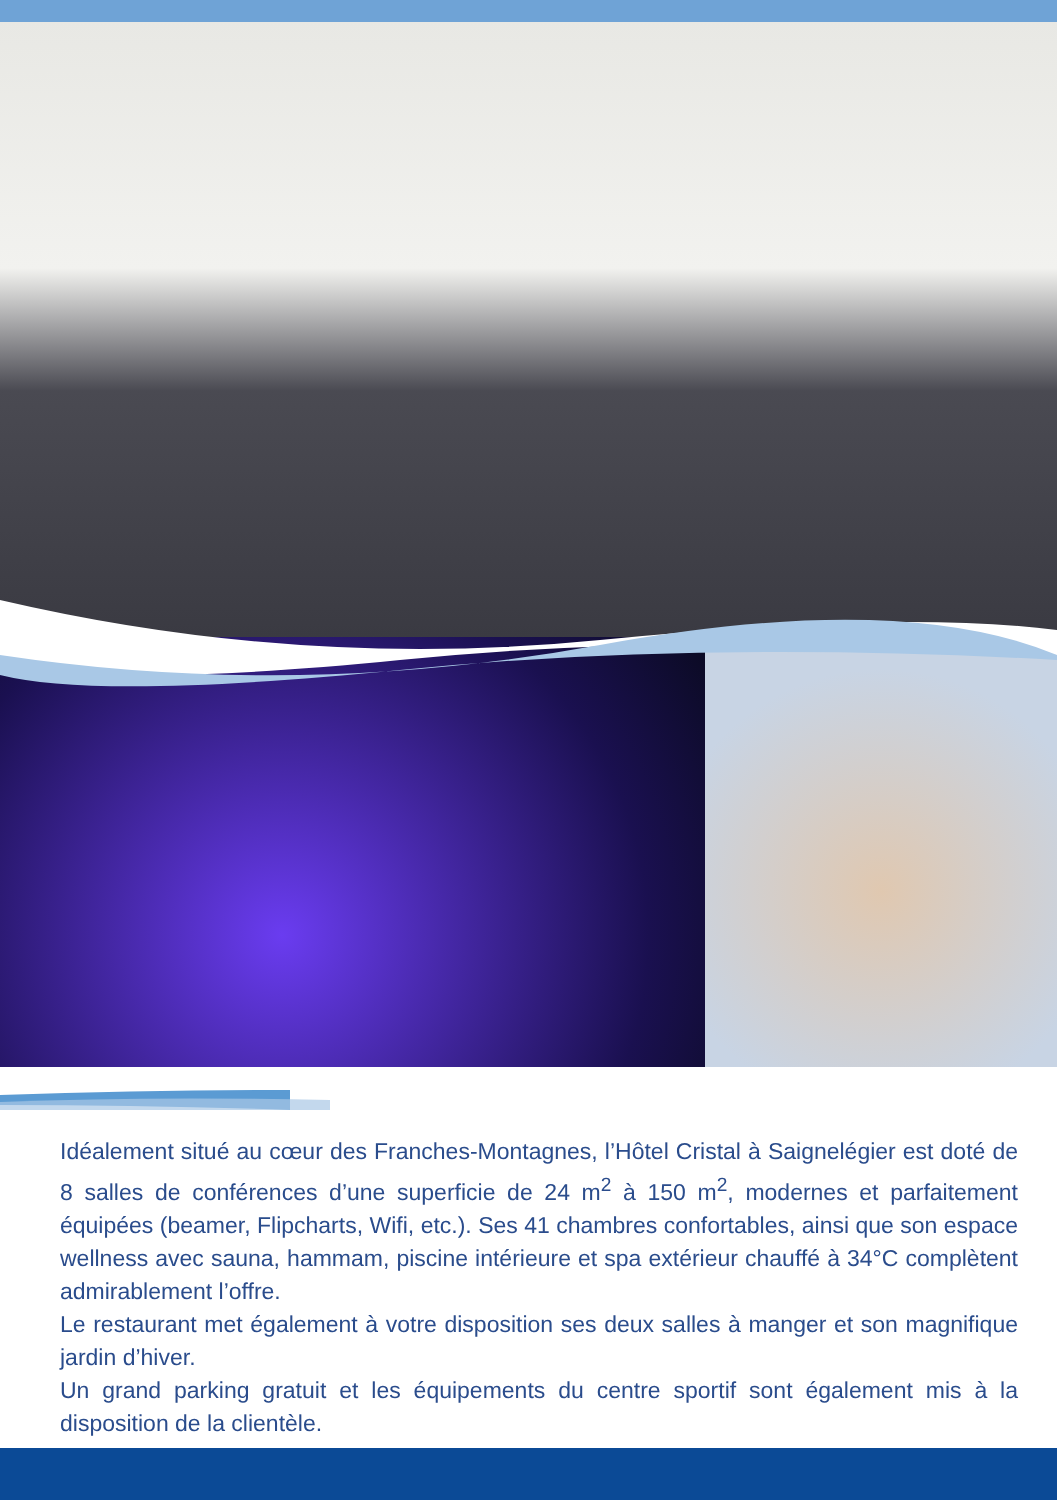Idéalement situé au cœur des Franches-Montagnes, l’Hôtel Cristal à Saignelégier est doté de 8 salles de conférences d’une superficie de 24 m<sup>2</sup> à 150 m<sup>2</sup>, modernes et parfaitement équipées (beamer, Flipcharts, Wifi, etc.). Ses 41 chambres confortables, ainsi que son espace wellness avec sauna, hammam, piscine intérieure et spa extérieur chauffé à 34°C complètent admirablement l’offre.
Le restaurant met également à votre disposition ses deux salles à manger et son magnifique jardin d’hiver.
Un grand parking gratuit et les équipements du centre sportif sont également mis à la disposition de la clientèle.